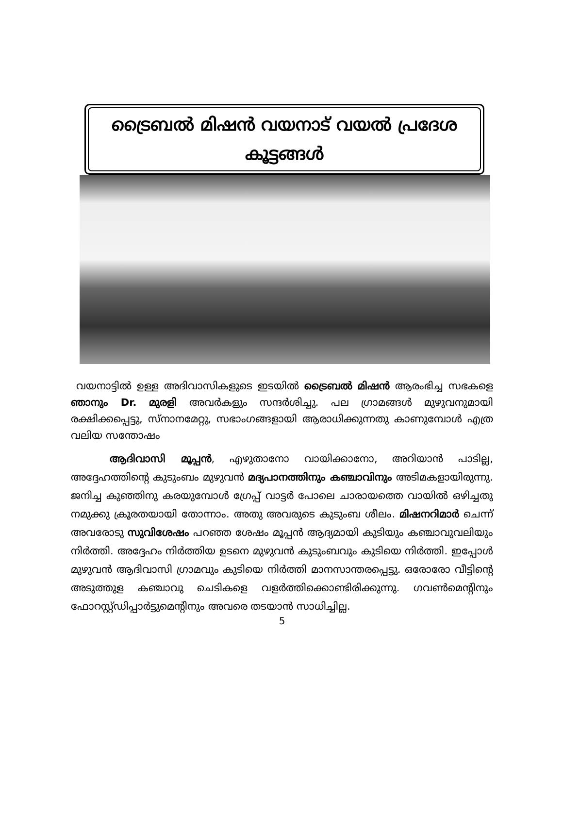ട്രൈബൽ മിഷൻ വയനാട് വയൽ പ്രദേശ
കൂട്ടങ്ങൾ
വയനാട്ടിൽ ഉള്ള അദിവാസികളുടെ ഇടയിൽ ട്രൈബൽ മിഷൻ ആരംഭിച്ച സഭകളെ ഞാനും Dr. മുരളി അവർകളും സന്ദർശിച്ചു. പല ഗ്രാമങ്ങൾ മുഴുവനുമായി രക്ഷിക്കപ്പെട്ടു, സ്നാനമേറ്റു, സഭാംഗങ്ങളായി ആരാധിക്കുന്നതു കാണുമ്പോൾ എത്ര വലിയ സന്തോഷം
ആദിവാസി മൂപ്പൻ, എഴുതാനോ വായിക്കാനോ, അറിയാൻ പാടില്ല, അദ്ദേഹത്തിന്റെ കുടുംബം മുഴുവൻ മദ്യപാനത്തിനും കഞ്ചാവിനും അടിമകളായിരുന്നു. ജനിച്ച കുഞ്ഞിനു കരയുമ്പോൾ ഗ്രേപ്പ് വാട്ടർ പോലെ ചാരായത്തെ വായിൽ ഒഴിച്ചതു നമുക്കു ക്രൂരതയായി തോന്നാം. അതു അവരുടെ കുടുംബ ശീലം. മിഷനറിമാർ ചെന്ന് അവരോടു സുവിശേഷം പറഞ്ഞ ശേഷം മൂപ്പൻ ആദ്യമായി കുടിയും കഞ്ചാവുവലിയും നിർത്തി. അദ്ദേഹം നിർത്തിയ ഉടനെ മുഴുവൻ കുടുംബവും കുടിയെ നിർത്തി. ഇപ്പോൾ മുഴുവൻ ആദിവാസി ഗ്രാമവും കുടിയെ നിർത്തി മാനസാന്തരപ്പെട്ടു. ഒരോരോ വീട്ടിന്റെ അടുത്തുള കഞ്ചാവു ചെടികളെ വളർത്തിക്കൊണ്ടിരിക്കുന്നു. ഗവൺമെന്റിനും ഫോറസ്റ്റ്ഡിപ്പാർട്ടുമെന്റിനും അവരെ തടയാൻ സാധിച്ചില്ല.
5